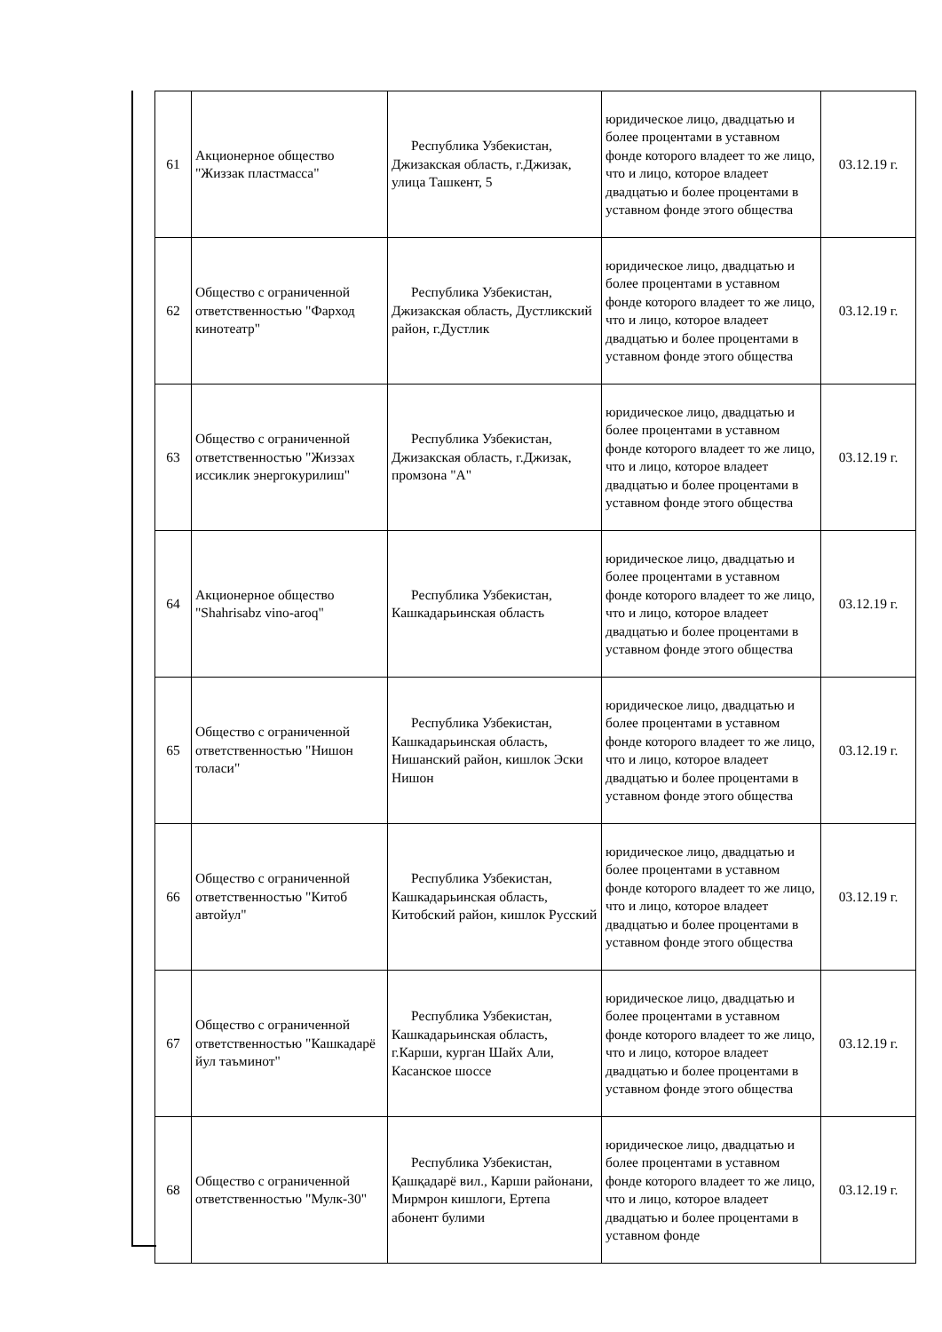| 61 | Акционерное общество "Жиззак пластмасса" | Республика Узбекистан, Джизакская область, г.Джизак, улица Ташкент, 5 | юридическое лицо, двадцатью и более процентами в уставном фонде которого владеет то же лицо, что и лицо, которое владеет двадцатью и более процентами в уставном фонде этого общества | 03.12.19 г. |
| 62 | Общество с ограниченной ответственностью "Фарход кинотеатр" | Республика Узбекистан, Джизакская область, Дустликский район, г.Дустлик | юридическое лицо, двадцатью и более процентами в уставном фонде которого владеет то же лицо, что и лицо, которое владеет двадцатью и более процентами в уставном фонде этого общества | 03.12.19 г. |
| 63 | Общество с ограниченной ответственностью "Жиззах иссиклик энергокурилиш" | Республика Узбекистан, Джизакская область, г.Джизак, промзона "А" | юридическое лицо, двадцатью и более процентами в уставном фонде которого владеет то же лицо, что и лицо, которое владеет двадцатью и более процентами в уставном фонде этого общества | 03.12.19 г. |
| 64 | Акционерное общество "Shahrisabz vino-aroq" | Республика Узбекистан, Кашкадарьинская область | юридическое лицо, двадцатью и более процентами в уставном фонде которого владеет то же лицо, что и лицо, которое владеет двадцатью и более процентами в уставном фонде этого общества | 03.12.19 г. |
| 65 | Общество с ограниченной ответственностью "Нишон толаси" | Республика Узбекистан, Кашкадарьинская область, Нишанский район, кишлок Эски Нишон | юридическое лицо, двадцатью и более процентами в уставном фонде которого владеет то же лицо, что и лицо, которое владеет двадцатью и более процентами в уставном фонде этого общества | 03.12.19 г. |
| 66 | Общество с ограниченной ответственностью "Китоб автойул" | Республика Узбекистан, Кашкадарьинская область, Китобский район, кишлок Русский | юридическое лицо, двадцатью и более процентами в уставном фонде которого владеет то же лицо, что и лицо, которое владеет двадцатью и более процентами в уставном фонде этого общества | 03.12.19 г. |
| 67 | Общество с ограниченной ответственностью "Кашкадарё йул таъминот" | Республика Узбекистан, Кашкадарьинская область, г.Карши, курган Шайх Али, Касанское шоссе | юридическое лицо, двадцатью и более процентами в уставном фонде которого владеет то же лицо, что и лицо, которое владеет двадцатью и более процентами в уставном фонде этого общества | 03.12.19 г. |
| 68 | Общество с ограниченной ответственностью "Мулк-30" | Республика Узбекистан, Қашқадарё вил., Карши районани, Мирмрон кишлоги, Ертепа абонент булими | юридическое лицо, двадцатью и более процентами в уставном фонде которого владеет то же лицо, что и лицо, которое владеет двадцатью и более процентами в уставном фонде | 03.12.19 г. |